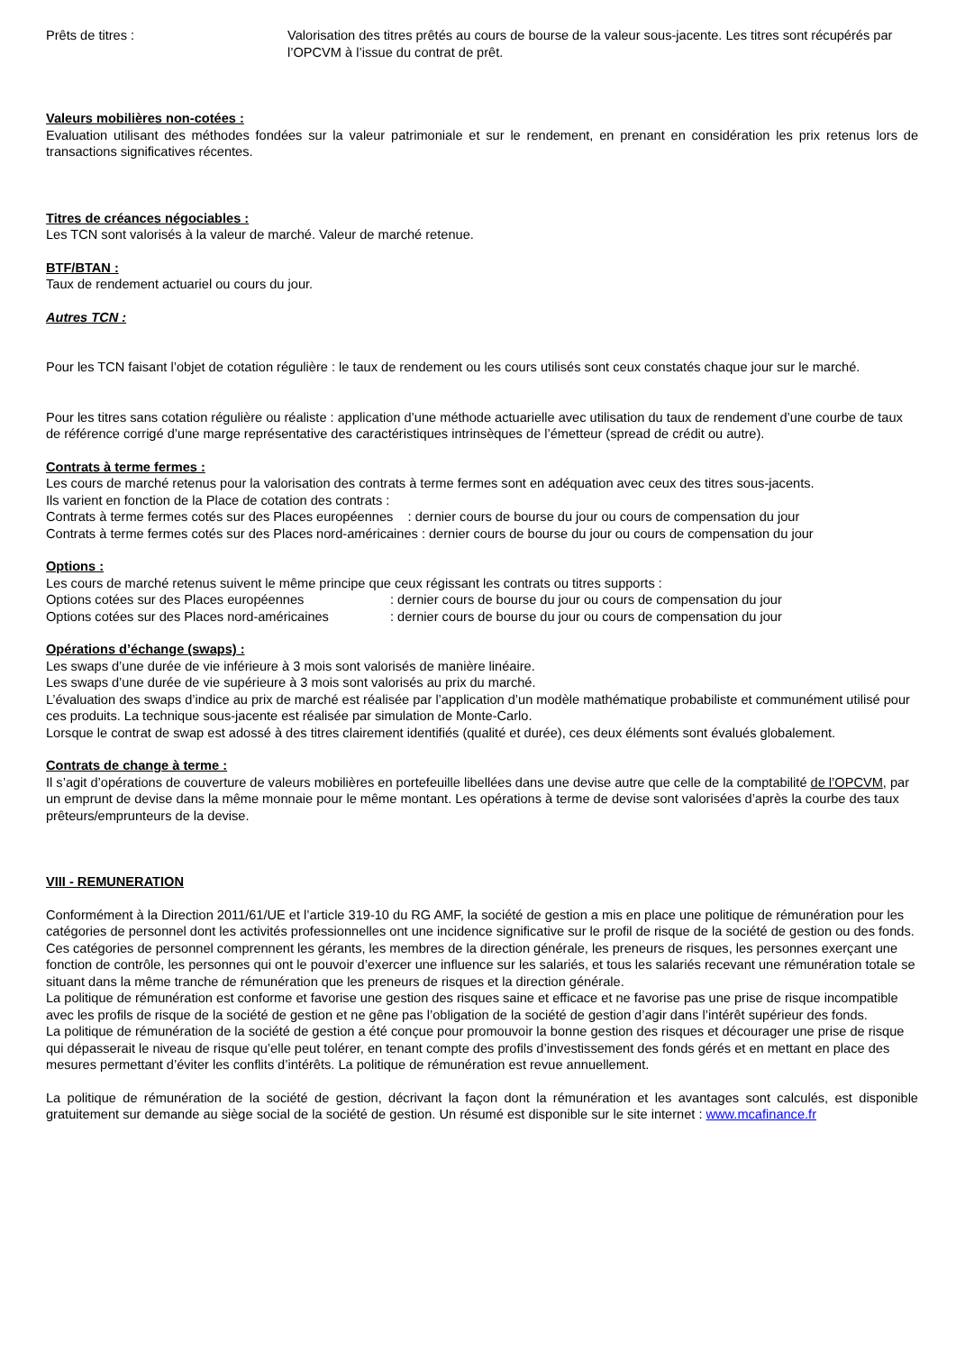Prêts de titres : Valorisation des titres prêtés au cours de bourse de la valeur sous-jacente. Les titres sont récupérés par l’OPCVM à l’issue du contrat de prêt.
Valeurs mobilières non-cotées :
Evaluation utilisant des méthodes fondées sur la valeur patrimoniale et sur le rendement, en prenant en considération les prix retenus lors de transactions significatives récentes.
Titres de créances négociables :
Les TCN sont valorisés à la valeur de marché. Valeur de marché retenue.
BTF/BTAN :
Taux de rendement actuariel ou cours du jour.
Autres TCN :
Pour les TCN faisant l’objet de cotation régulière : le taux de rendement ou les cours utilisés sont ceux constatés chaque jour sur le marché.
Pour les titres sans cotation régulière ou réaliste : application d’une méthode actuarielle avec utilisation du taux de rendement d’une courbe de taux de référence corrigé d’une marge représentative des caractéristiques intrinsèques de l’émetteur (spread de crédit ou autre).
Contrats à terme fermes :
Les cours de marché retenus pour la valorisation des contrats à terme fermes sont en adéquation avec ceux des titres sous-jacents.
Ils varient en fonction de la Place de cotation des contrats :
Contrats à terme fermes cotés sur des Places européennes : dernier cours de bourse du jour ou cours de compensation du jour
Contrats à terme fermes cotés sur des Places nord-américaines : dernier cours de bourse du jour ou cours de compensation du jour
Options :
Les cours de marché retenus suivent le même principe que ceux régissant les contrats ou titres supports :
Options cotées sur des Places européennes: dernier cours de bourse du jour ou cours de compensation du jour
Options cotées sur des Places nord-américaines: dernier cours de bourse du jour ou cours de compensation du jour
Opérations d’échange (swaps) :
Les swaps d’une durée de vie inférieure à 3 mois sont valorisés de manière linéaire.
Les swaps d’une durée de vie supérieure à 3 mois sont valorisés au prix du marché.
L’évaluation des swaps d’indice au prix de marché est réalisée par l’application d’un modèle mathématique probabiliste et communément utilisé pour ces produits. La technique sous-jacente est réalisée par simulation de Monte-Carlo.
Lorsque le contrat de swap est adossé à des titres clairement identifiés (qualité et durée), ces deux éléments sont évalués globalement.
Contrats de change à terme :
Il s’agit d’opérations de couverture de valeurs mobilières en portefeuille libellées dans une devise autre que celle de la comptabilité de l’OPCVM, par un emprunt de devise dans la même monnaie pour le même montant. Les opérations à terme de devise sont valorisées d’après la courbe des taux prêteurs/emprunteurs de la devise.
VIII - REMUNERATION
Conformément à la Direction 2011/61/UE et l’article 319-10 du RG AMF, la société de gestion a mis en place une politique de rémunération pour les catégories de personnel dont les activités professionnelles ont une incidence significative sur le profil de risque de la société de gestion ou des fonds. Ces catégories de personnel comprennent les gérants, les membres de la direction générale, les preneurs de risques, les personnes exerçant une fonction de contrôle, les personnes qui ont le pouvoir d’exercer une influence sur les salariés, et tous les salariés recevant une rémunération totale se situant dans la même tranche de rémunération que les preneurs de risques et la direction générale.
La politique de rémunération est conforme et favorise une gestion des risques saine et efficace et ne favorise pas une prise de risque incompatible avec les profils de risque de la société de gestion et ne gêne pas l’obligation de la société de gestion d’agir dans l’intérêt supérieur des fonds.
La politique de rémunération de la société de gestion a été conçue pour promouvoir la bonne gestion des risques et décourager une prise de risque qui dépasserait le niveau de risque qu’elle peut tolérer, en tenant compte des profils d’investissement des fonds gérés et en mettant en place des mesures permettant d’éviter les conflits d’intérêts. La politique de rémunération est revue annuellement.
La politique de rémunération de la société de gestion, décrivant la façon dont la rémunération et les avantages sont calculés, est disponible gratuitement sur demande au siège social de la société de gestion. Un résumé est disponible sur le site internet : www.mcafinance.fr